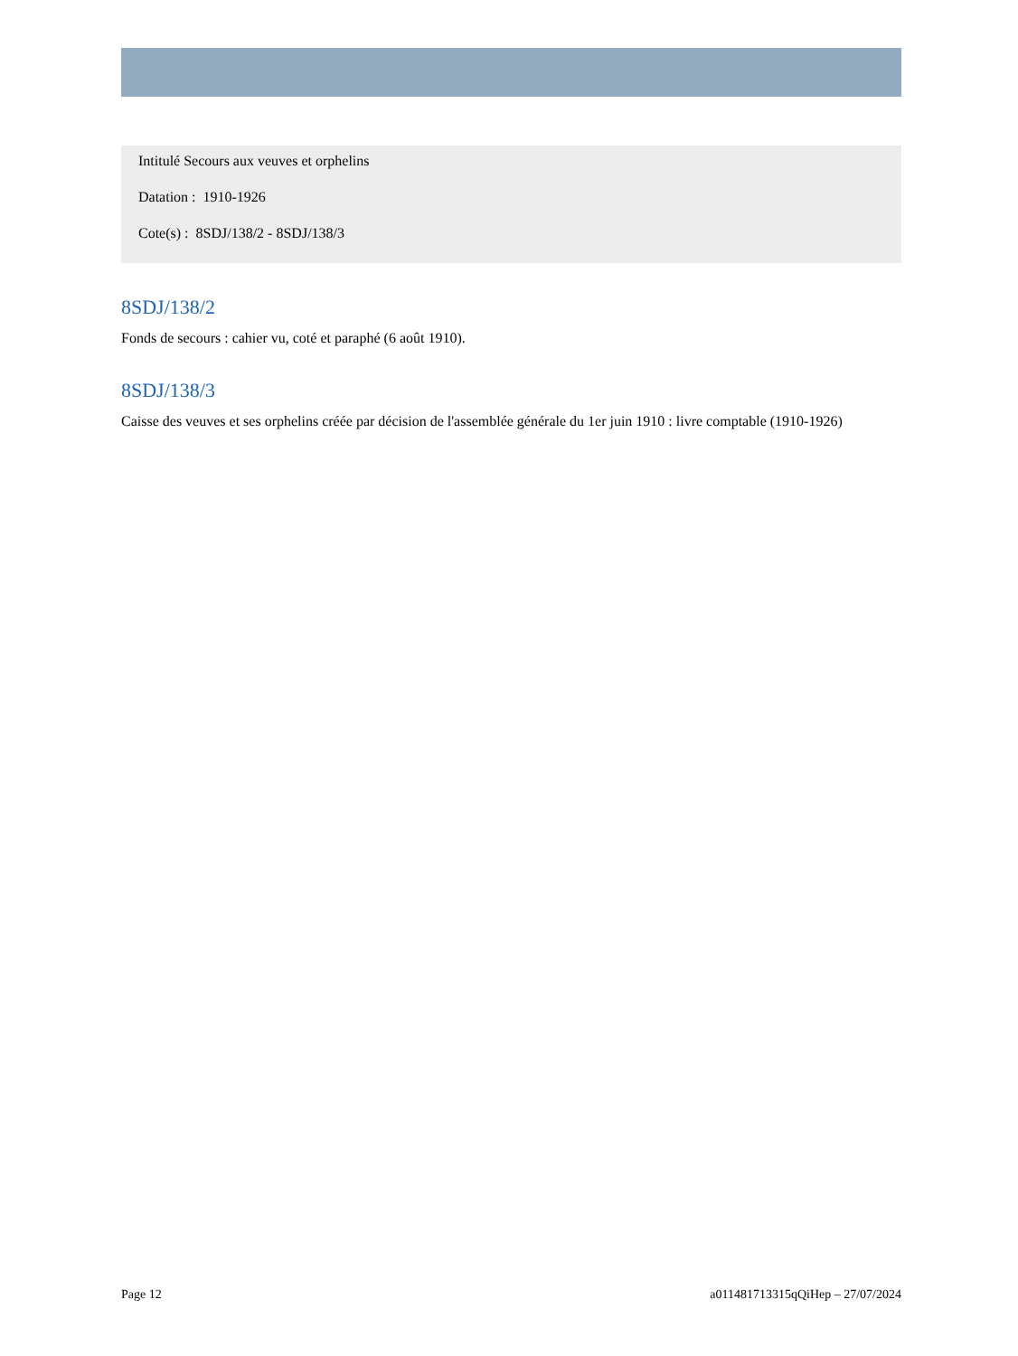Intitulé Secours aux veuves et orphelins
Datation : 1910-1926
Cote(s) : 8SDJ/138/2 - 8SDJ/138/3
8SDJ/138/2
Fonds de secours : cahier vu, coté et paraphé (6 août 1910).
8SDJ/138/3
Caisse des veuves et ses orphelins créée par décision de l'assemblée générale du 1er juin 1910 : livre comptable (1910-1926)
Page 12 a011481713315qQiHep – 27/07/2024